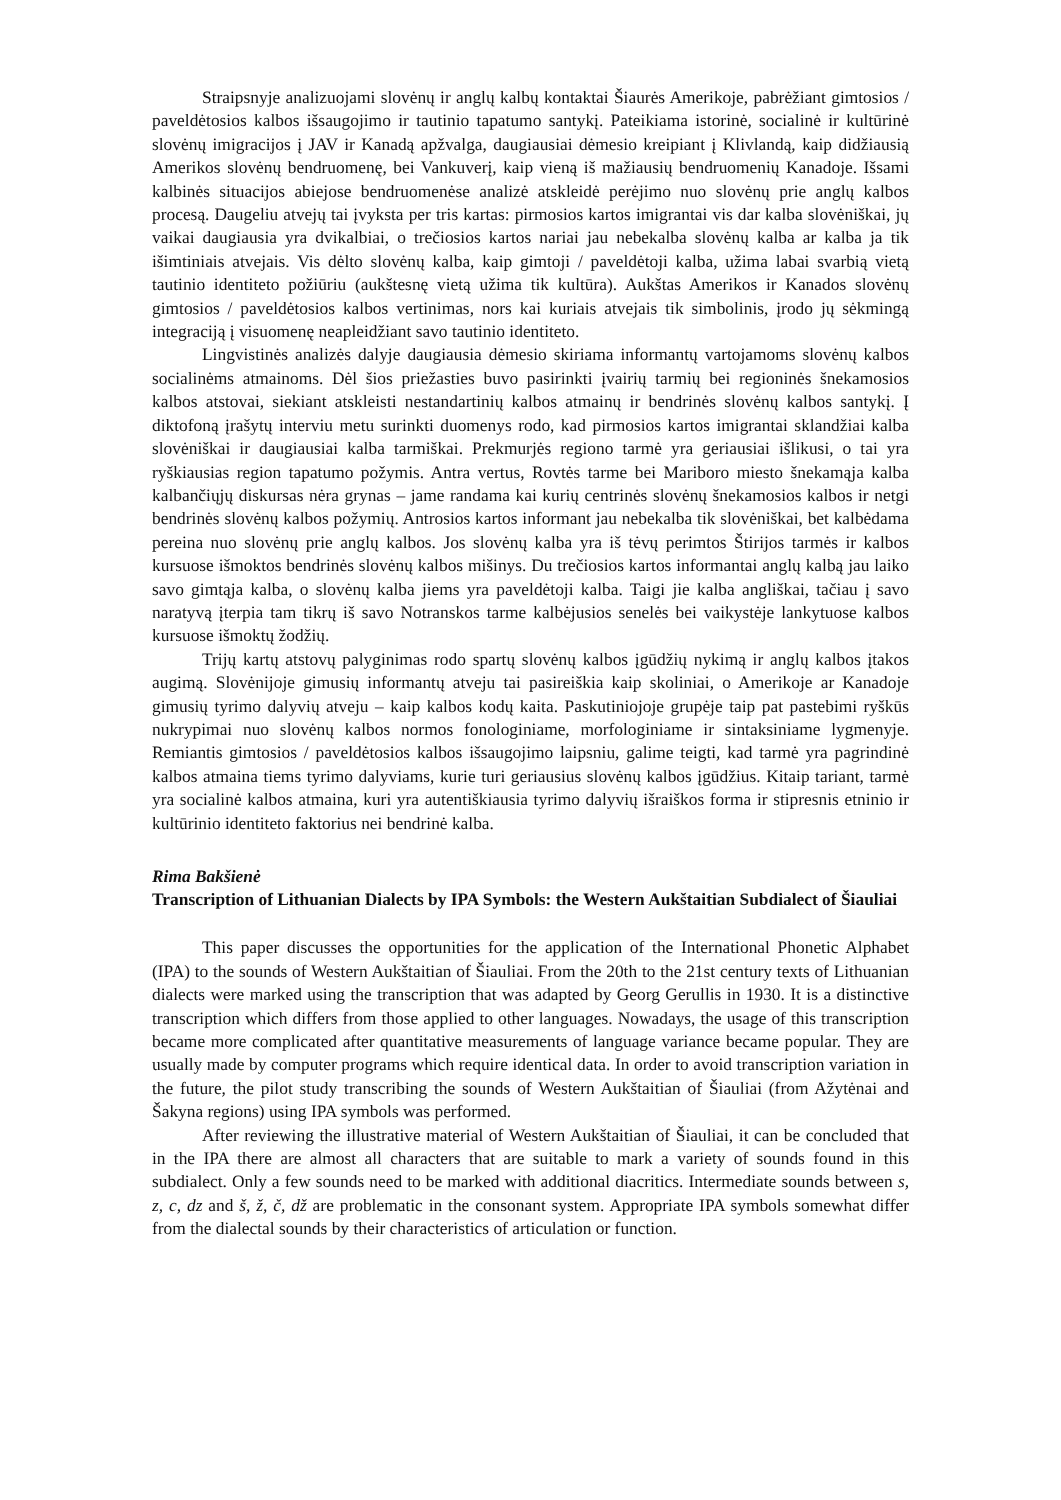Straipsnyje analizuojami slovėnų ir anglų kalbų kontaktai Šiaurės Amerikoje, pabrėžiant gimtosios / paveldėtosios kalbos išsaugojimo ir tautinio tapatumo santykį. Pateikiama istorinė, socialinė ir kultūrinė slovėnų imigracijos į JAV ir Kanadą apžvalga, daugiausiai dėmesio kreipiant į Klivlandą, kaip didžiausią Amerikos slovėnų bendruomenę, bei Vankuverį, kaip vieną iš mažiausių bendruomenių Kanadoje. Išsami kalbinės situacijos abiejose bendruomenėse analizė atskleidė perėjimo nuo slovėnų prie anglų kalbos procesą. Daugeliu atvejų tai įvyksta per tris kartas: pirmosios kartos imigrantai vis dar kalba slovėniškai, jų vaikai daugiausia yra dvikalbiai, o trečiosios kartos nariai jau nebekalba slovėnų kalba ar kalba ja tik išimtiniais atvejais. Vis dėlto slovėnų kalba, kaip gimtoji / paveldėtoji kalba, užima labai svarbią vietą tautinio identiteto požiūriu (aukštesnę vietą užima tik kultūra). Aukštas Amerikos ir Kanados slovėnų gimtosios / paveldėtosios kalbos vertinimas, nors kai kuriais atvejais tik simbolinis, įrodo jų sėkmingą integraciją į visuomenę neapleidžiant savo tautinio identiteto.
Lingvistinės analizės dalyje daugiausia dėmesio skiriama informantų vartojamoms slovėnų kalbos socialinėms atmainoms. Dėl šios priežasties buvo pasirinkti įvairių tarmių bei regioninės šnekamosios kalbos atstovai, siekiant atskleisti nestandartinių kalbos atmainų ir bendrinės slovėnų kalbos santykį. Į diktofoną įrašytų interviu metu surinkti duomenys rodo, kad pirmosios kartos imigrantai sklandžiai kalba slovėniškai ir daugiausiai kalba tarmiškai. Prekmurjės regiono tarmė yra geriausiai išlikusi, o tai yra ryškiausias region tapatumo požymis. Antra vertus, Rovtės tarme bei Mariboro miesto šnekamąja kalba kalbančiųjų diskursas nėra grynas – jame randama kai kurių centrinės slovėnų šnekamosios kalbos ir netgi bendrinės slovėnų kalbos požymių. Antrosios kartos informant jau nebekalba tik slovėniškai, bet kalbėdama pereina nuo slovėnų prie anglų kalbos. Jos slovėnų kalba yra iš tėvų perimtos Štirijos tarmės ir kalbos kursuose išmoktos bendrinės slovėnų kalbos mišinys. Du trečiosios kartos informantai anglų kalbą jau laiko savo gimtąja kalba, o slovėnų kalba jiems yra paveldėtoji kalba. Taigi jie kalba angliškai, tačiau į savo naratyvą įterpia tam tikrų iš savo Notranskos tarme kalbėjusios senelės bei vaikystėje lankytuose kalbos kursuose išmoktų žodžių.
Trijų kartų atstovų palyginimas rodo spartų slovėnų kalbos įgūdžių nykimą ir anglų kalbos įtakos augimą. Slovėnijoje gimusių informantų atveju tai pasireiškia kaip skoliniai, o Amerikoje ar Kanadoje gimusių tyrimo dalyvių atveju – kaip kalbos kodų kaita. Paskutiniojoje grupėje taip pat pastebimi ryškūs nukrypimai nuo slovėnų kalbos normos fonologiniame, morfologiniame ir sintaksiniame lygmenyje. Remiantis gimtosios / paveldėtosios kalbos išsaugojimo laipsniu, galime teigti, kad tarmė yra pagrindinė kalbos atmaina tiems tyrimo dalyviams, kurie turi geriausius slovėnų kalbos įgūdžius. Kitaip tariant, tarmė yra socialinė kalbos atmaina, kuri yra autentiškiausia tyrimo dalyvių išraiškos forma ir stipresnis etninio ir kultūrinio identiteto faktorius nei bendrinė kalba.
Rima Bakšienė
Transcription of Lithuanian Dialects by IPA Symbols: the Western Aukštaitian Subdialect of Šiauliai
This paper discusses the opportunities for the application of the International Phonetic Alphabet (IPA) to the sounds of Western Aukštaitian of Šiauliai. From the 20th to the 21st century texts of Lithuanian dialects were marked using the transcription that was adapted by Georg Gerullis in 1930. It is a distinctive transcription which differs from those applied to other languages. Nowadays, the usage of this transcription became more complicated after quantitative measurements of language variance became popular. They are usually made by computer programs which require identical data. In order to avoid transcription variation in the future, the pilot study transcribing the sounds of Western Aukštaitian of Šiauliai (from Ažytėnai and Šakyna regions) using IPA symbols was performed.
After reviewing the illustrative material of Western Aukštaitian of Šiauliai, it can be concluded that in the IPA there are almost all characters that are suitable to mark a variety of sounds found in this subdialect. Only a few sounds need to be marked with additional diacritics. Intermediate sounds between s, z, c, dz and š, ž, č, dž are problematic in the consonant system. Appropriate IPA symbols somewhat differ from the dialectal sounds by their characteristics of articulation or function.